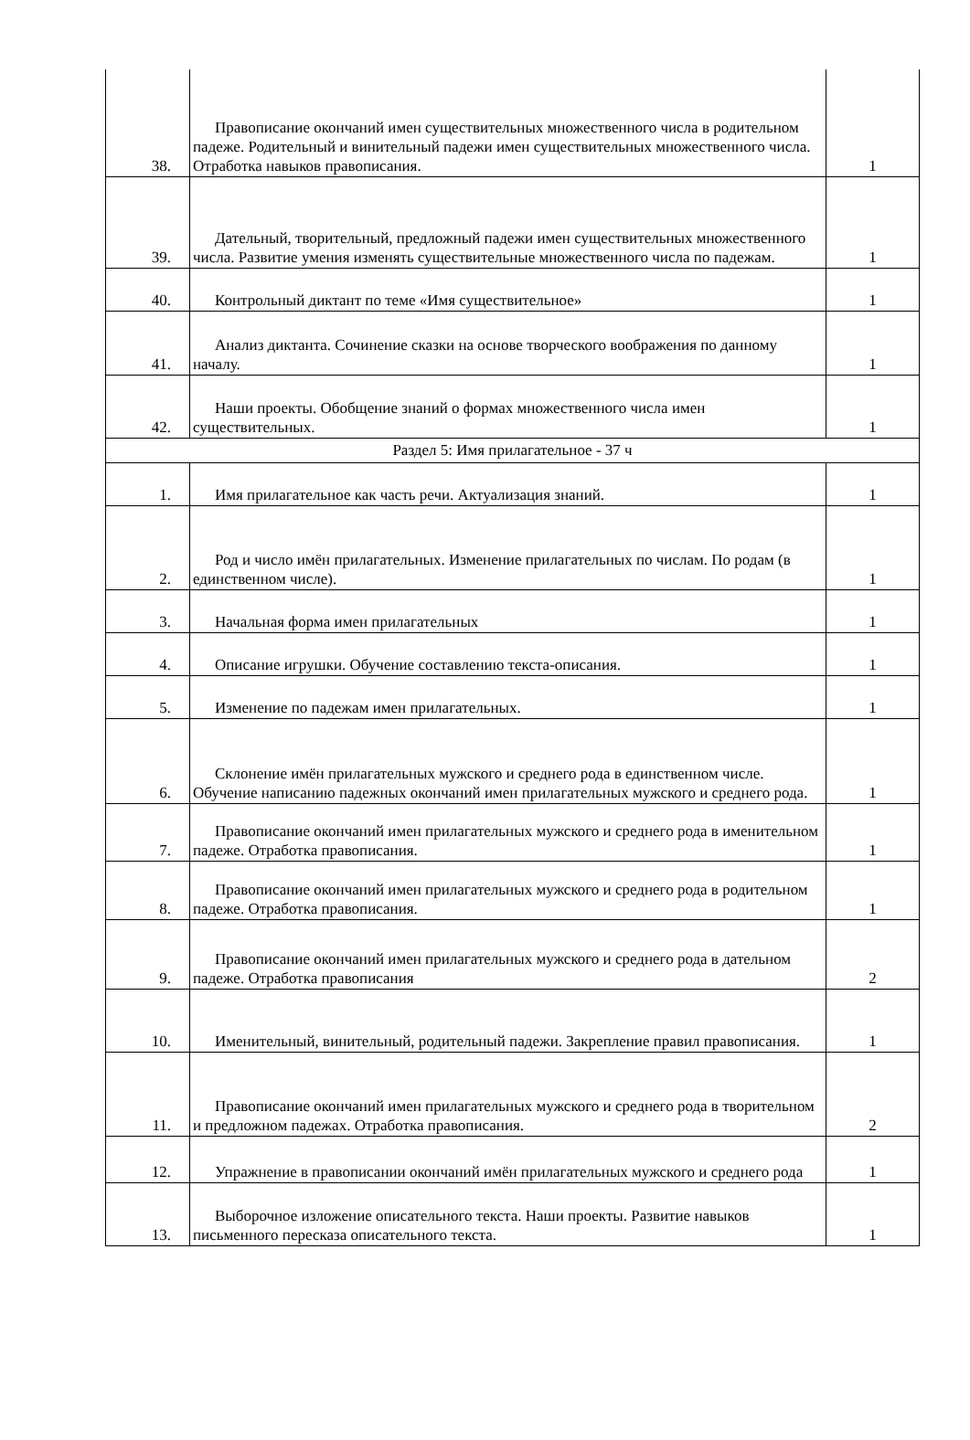| 38. | Правописание окончаний имен существительных множественного числа в родительном падеже. Родительный и винительный падежи имен существительных множественного числа. Отработка навыков правописания. | 1 |
| 39. | Дательный, творительный, предложный падежи имен существительных множественного числа. Развитие умения изменять существительные множественного числа по падежам. | 1 |
| 40. | Контрольный диктант по теме «Имя существительное» | 1 |
| 41. | Анализ диктанта. Сочинение сказки на основе творческого воображения по данному началу. | 1 |
| 42. | Наши проекты. Обобщение знаний о формах множественного числа имен существительных. | 1 |
| Раздел 5: Имя прилагательное - 37 ч | | |
| 1. | Имя прилагательное как часть речи. Актуализация знаний. | 1 |
| 2. | Род и число имён прилагательных. Изменение прилагательных по числам. По родам (в единственном числе). | 1 |
| 3. | Начальная форма имен прилагательных | 1 |
| 4. | Описание игрушки. Обучение составлению текста-описания. | 1 |
| 5. | Изменение по падежам имен прилагательных. | 1 |
| 6. | Склонение имён прилагательных мужского и среднего рода в единственном числе. Обучение написанию падежных окончаний имен прилагательных мужского и среднего рода. | 1 |
| 7. | Правописание окончаний имен прилагательных мужского и среднего рода в именительном падеже. Отработка правописания. | 1 |
| 8. | Правописание окончаний имен прилагательных мужского и среднего рода в родительном падеже. Отработка правописания. | 1 |
| 9. | Правописание окончаний имен прилагательных мужского и среднего рода в дательном падеже. Отработка правописания | 2 |
| 10. | Именительный, винительный, родительный падежи. Закрепление правил правописания. | 1 |
| 11. | Правописание окончаний имен прилагательных мужского и среднего рода в творительном и предложном падежах. Отработка правописания. | 2 |
| 12. | Упражнение в правописании окончаний имён прилагательных мужского и среднего рода | 1 |
| 13. | Выборочное изложение описательного текста. Наши проекты. Развитие навыков письменного пересказа описательного текста. | 1 |